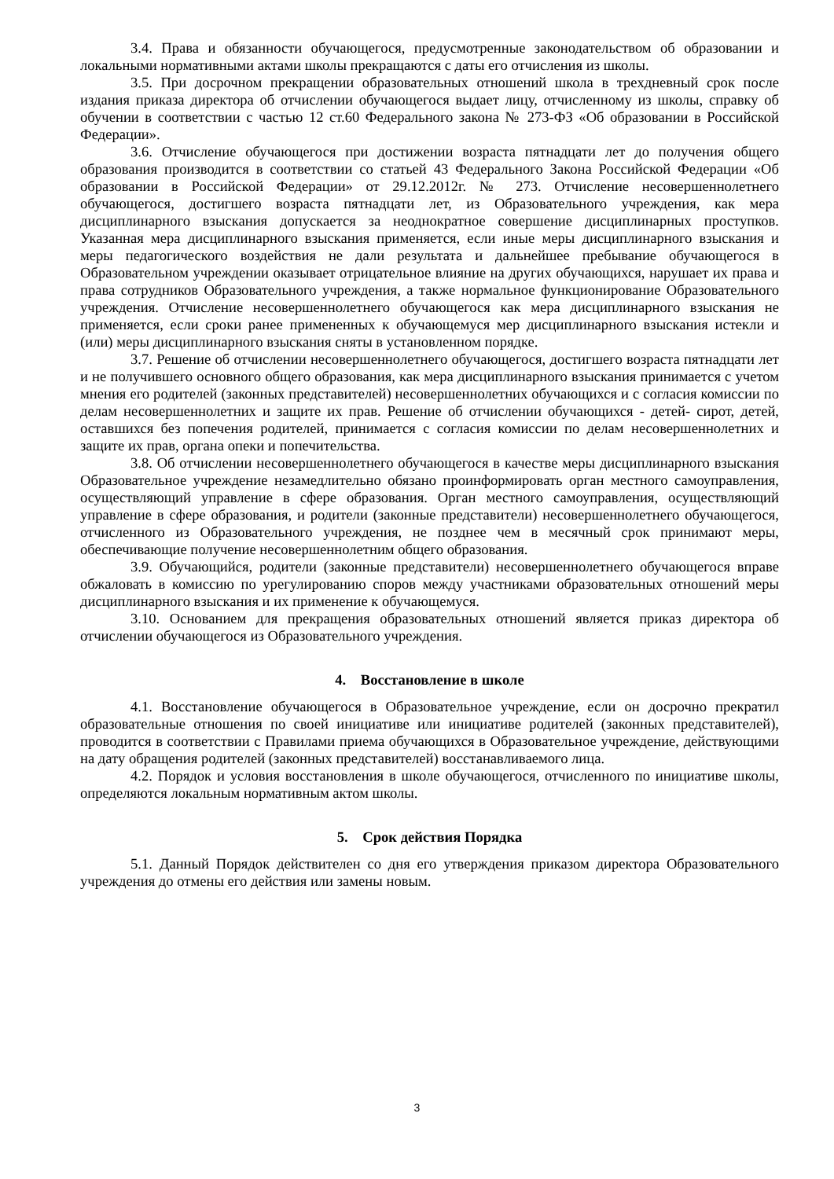3.4. Права и обязанности обучающегося, предусмотренные законодательством об образовании и локальными нормативными актами школы прекращаются с даты его отчисления из школы.
3.5. При досрочном прекращении образовательных отношений школа в трехдневный срок после издания приказа директора об отчислении обучающегося выдает лицу, отчисленному из школы, справку об обучении в соответствии с частью 12 ст.60 Федерального закона № 273-ФЗ «Об образовании в Российской Федерации».
3.6. Отчисление обучающегося при достижении возраста пятнадцати лет до получения общего образования производится в соответствии со статьей 43 Федерального Закона Российской Федерации «Об образовании в Российской Федерации» от 29.12.2012г. № 273. Отчисление несовершеннолетнего обучающегося, достигшего возраста пятнадцати лет, из Образовательного учреждения, как мера дисциплинарного взыскания допускается за неоднократное совершение дисциплинарных проступков. Указанная мера дисциплинарного взыскания применяется, если иные меры дисциплинарного взыскания и меры педагогического воздействия не дали результата и дальнейшее пребывание обучающегося в Образовательном учреждении оказывает отрицательное влияние на других обучающихся, нарушает их права и права сотрудников Образовательного учреждения, а также нормальное функционирование Образовательного учреждения. Отчисление несовершеннолетнего обучающегося как мера дисциплинарного взыскания не применяется, если сроки ранее примененных к обучающемуся мер дисциплинарного взыскания истекли и (или) меры дисциплинарного взыскания сняты в установленном порядке.
3.7. Решение об отчислении несовершеннолетнего обучающегося, достигшего возраста пятнадцати лет и не получившего основного общего образования, как мера дисциплинарного взыскания принимается с учетом мнения его родителей (законных представителей) несовершеннолетних обучающихся и с согласия комиссии по делам несовершеннолетних и защите их прав. Решение об отчислении обучающихся - детей- сирот, детей, оставшихся без попечения родителей, принимается с согласия комиссии по делам несовершеннолетних и защите их прав, органа опеки и попечительства.
3.8. Об отчислении несовершеннолетнего обучающегося в качестве меры дисциплинарного взыскания Образовательное учреждение незамедлительно обязано проинформировать орган местного самоуправления, осуществляющий управление в сфере образования. Орган местного самоуправления, осуществляющий управление в сфере образования, и родители (законные представители) несовершеннолетнего обучающегося, отчисленного из Образовательного учреждения, не позднее чем в месячный срок принимают меры, обеспечивающие получение несовершеннолетним общего образования.
3.9. Обучающийся, родители (законные представители) несовершеннолетнего обучающегося вправе обжаловать в комиссию по урегулированию споров между участниками образовательных отношений меры дисциплинарного взыскания и их применение к обучающемуся.
3.10. Основанием для прекращения образовательных отношений является приказ директора об отчислении обучающегося из Образовательного учреждения.
4. Восстановление в школе
4.1. Восстановление обучающегося в Образовательное учреждение, если он досрочно прекратил образовательные отношения по своей инициативе или инициативе родителей (законных представителей), проводится в соответствии с Правилами приема обучающихся в Образовательное учреждение, действующими на дату обращения родителей (законных представителей) восстанавливаемого лица.
4.2. Порядок и условия восстановления в школе обучающегося, отчисленного по инициативе школы, определяются локальным нормативным актом школы.
5. Срок действия Порядка
5.1. Данный Порядок действителен со дня его утверждения приказом директора Образовательного учреждения до отмены его действия или замены новым.
3